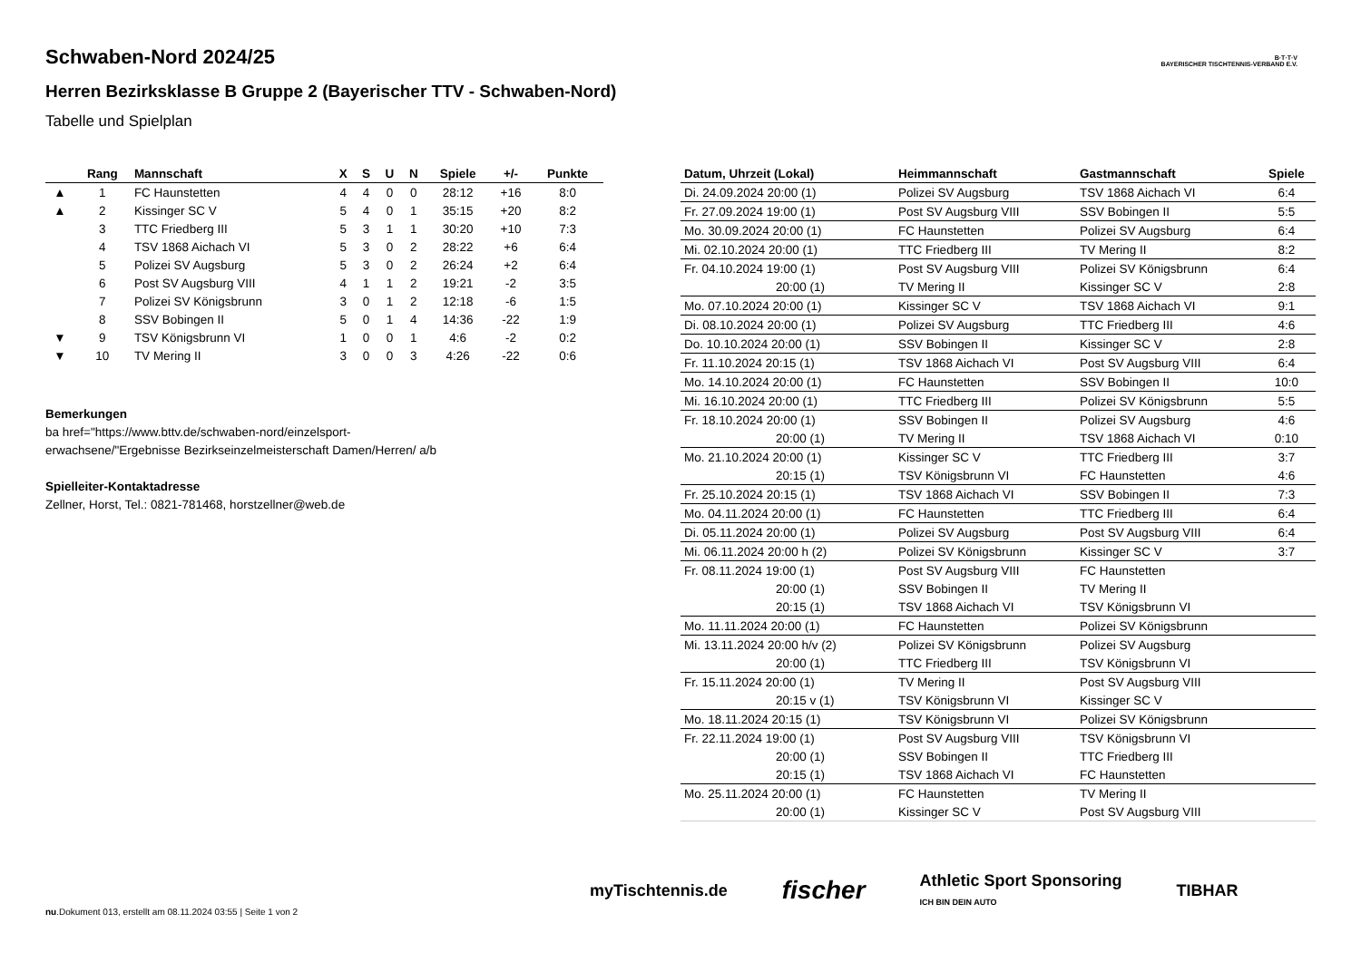Schwaben-Nord 2024/25
Herren Bezirksklasse B Gruppe 2 (Bayerischer TTV - Schwaben-Nord)
Tabelle und Spielplan
B·T·T·V
BAYERISCHER TISCHTENNIS-VERBAND E.V.
| | Rang | Mannschaft | X | S | U | N | Spiele | +/- | Punkte |
| --- | --- | --- | --- | --- | --- | --- | --- | --- | --- |
| ▲ | 1 | FC Haunstetten | 4 | 4 | 0 | 0 | 28:12 | +16 | 8:0 |
| ▲ | 2 | Kissinger SC V | 5 | 4 | 0 | 1 | 35:15 | +20 | 8:2 |
| | 3 | TTC Friedberg III | 5 | 3 | 1 | 1 | 30:20 | +10 | 7:3 |
| | 4 | TSV 1868 Aichach VI | 5 | 3 | 0 | 2 | 28:22 | +6 | 6:4 |
| | 5 | Polizei SV Augsburg | 5 | 3 | 0 | 2 | 26:24 | +2 | 6:4 |
| | 6 | Post SV Augsburg VIII | 4 | 1 | 1 | 2 | 19:21 | -2 | 3:5 |
| | 7 | Polizei SV Königsbrunn | 3 | 0 | 1 | 2 | 12:18 | -6 | 1:5 |
| | 8 | SSV Bobingen II | 5 | 0 | 1 | 4 | 14:36 | -22 | 1:9 |
| ▼ | 9 | TSV Königsbrunn VI | 1 | 0 | 0 | 1 | 4:6 | -2 | 0:2 |
| ▼ | 10 | TV Mering II | 3 | 0 | 0 | 3 | 4:26 | -22 | 0:6 |
Bemerkungen
ba href="https://www.bttv.de/schwaben-nord/einzelsport-erwachsene/"Ergebnisse Bezirkseinzelmeisterschaft Damen/Herren/ a/b
Spielleiter-Kontaktadresse
Zellner, Horst, Tel.: 0821-781468, horstzellner@web.de
| Datum, Uhrzeit (Lokal) | Heimmannschaft | Gastmannschaft | Spiele |
| --- | --- | --- | --- |
| Di. 24.09.2024 20:00 (1) | Polizei SV Augsburg | TSV 1868 Aichach VI | 6:4 |
| Fr. 27.09.2024 19:00 (1) | Post SV Augsburg VIII | SSV Bobingen II | 5:5 |
| Mo. 30.09.2024 20:00 (1) | FC Haunstetten | Polizei SV Augsburg | 6:4 |
| Mi. 02.10.2024 20:00 (1) | TTC Friedberg III | TV Mering II | 8:2 |
| Fr. 04.10.2024 19:00 (1) | Post SV Augsburg VIII | Polizei SV Königsbrunn | 6:4 |
| 20:00 (1) | TV Mering II | Kissinger SC V | 2:8 |
| Mo. 07.10.2024 20:00 (1) | Kissinger SC V | TSV 1868 Aichach VI | 9:1 |
| Di. 08.10.2024 20:00 (1) | Polizei SV Augsburg | TTC Friedberg III | 4:6 |
| Do. 10.10.2024 20:00 (1) | SSV Bobingen II | Kissinger SC V | 2:8 |
| Fr. 11.10.2024 20:15 (1) | TSV 1868 Aichach VI | Post SV Augsburg VIII | 6:4 |
| Mo. 14.10.2024 20:00 (1) | FC Haunstetten | SSV Bobingen II | 10:0 |
| Mi. 16.10.2024 20:00 (1) | TTC Friedberg III | Polizei SV Königsbrunn | 5:5 |
| Fr. 18.10.2024 20:00 (1) | SSV Bobingen II | Polizei SV Augsburg | 4:6 |
| 20:00 (1) | TV Mering II | TSV 1868 Aichach VI | 0:10 |
| Mo. 21.10.2024 20:00 (1) | Kissinger SC V | TTC Friedberg III | 3:7 |
| 20:15 (1) | TSV Königsbrunn VI | FC Haunstetten | 4:6 |
| Fr. 25.10.2024 20:15 (1) | TSV 1868 Aichach VI | SSV Bobingen II | 7:3 |
| Mo. 04.11.2024 20:00 (1) | FC Haunstetten | TTC Friedberg III | 6:4 |
| Di. 05.11.2024 20:00 (1) | Polizei SV Augsburg | Post SV Augsburg VIII | 6:4 |
| Mi. 06.11.2024 20:00 h (2) | Polizei SV Königsbrunn | Kissinger SC V | 3:7 |
| Fr. 08.11.2024 19:00 (1) | Post SV Augsburg VIII | FC Haunstetten | |
| 20:00 (1) | SSV Bobingen II | TV Mering II | |
| 20:15 (1) | TSV 1868 Aichach VI | TSV Königsbrunn VI | |
| Mo. 11.11.2024 20:00 (1) | FC Haunstetten | Polizei SV Königsbrunn | |
| Mi. 13.11.2024 20:00 h/v (2) | Polizei SV Königsbrunn | Polizei SV Augsburg | |
| 20:00 (1) | TTC Friedberg III | TSV Königsbrunn VI | |
| Fr. 15.11.2024 20:00 (1) | TV Mering II | Post SV Augsburg VIII | |
| 20:15 v (1) | TSV Königsbrunn VI | Kissinger SC V | |
| Mo. 18.11.2024 20:15 (1) | TSV Königsbrunn VI | Polizei SV Königsbrunn | |
| Fr. 22.11.2024 19:00 (1) | Post SV Augsburg VIII | TSV Königsbrunn VI | |
| 20:00 (1) | SSV Bobingen II | TTC Friedberg III | |
| 20:15 (1) | TSV 1868 Aichach VI | FC Haunstetten | |
| Mo. 25.11.2024 20:00 (1) | FC Haunstetten | TV Mering II | |
| 20:00 (1) | Kissinger SC V | Post SV Augsburg VIII | |
myTischtennis.de fischer Athletic Sport Sponsoring
ICH BIN DEIN AUTO TIBHAR
nu.Dokument 013, erstellt am 08.11.2024 03:55 | Seite 1 von 2